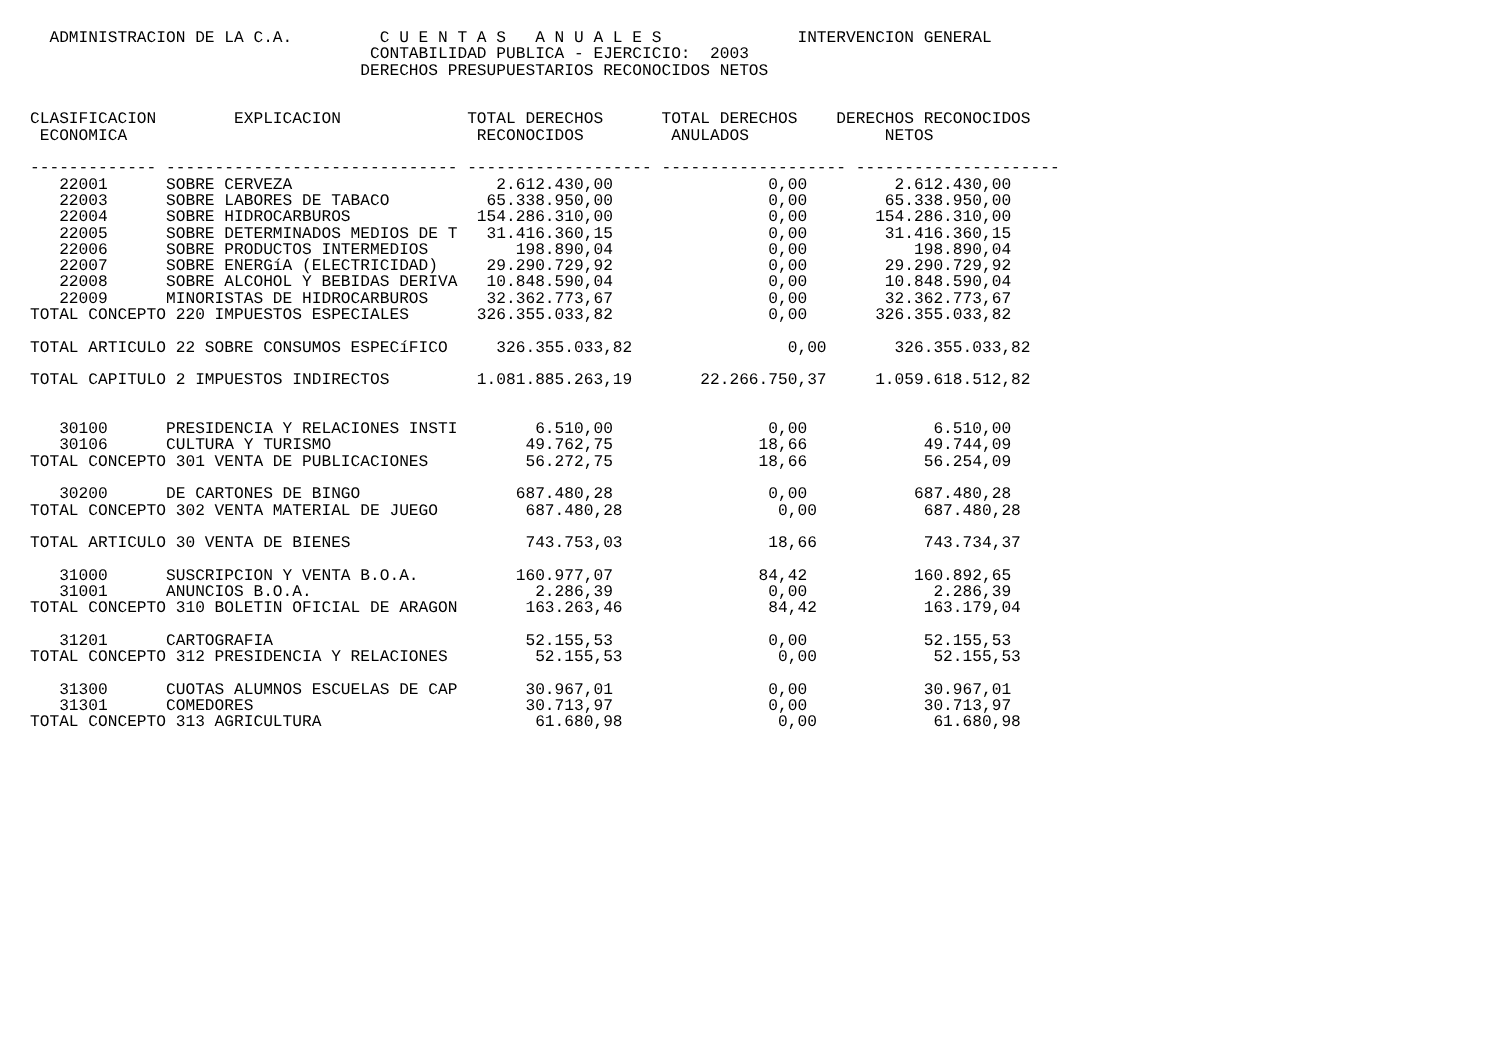ADMINISTRACION DE LA C.A.         C U E N T A S   A N U A L E S              INTERVENCION GENERAL
                                   CONTABILIDAD PUBLICA - EJERCICIO:  2003
                                  DERECHOS PRESUPUESTARIOS RECONOCIDOS NETOS


CLASIFICACION        EXPLICACION             TOTAL DERECHOS      TOTAL DERECHOS    DERECHOS RECONOCIDOS
 ECONOMICA                                    RECONOCIDOS         ANULADOS              NETOS

------------- ------------------------------ ------------------- ------------------- ---------------------
   22001      SOBRE CERVEZA                     2.612.430,00                0,00         2.612.430,00
   22003      SOBRE LABORES DE TABACO          65.338.950,00                0,00        65.338.950,00
   22004      SOBRE HIDROCARBUROS             154.286.310,00                0,00       154.286.310,00
   22005      SOBRE DETERMINADOS MEDIOS DE T   31.416.360,15                0,00        31.416.360,15
   22006      SOBRE PRODUCTOS INTERMEDIOS         198.890,04                0,00           198.890,04
   22007      SOBRE ENERGíA (ELECTRICIDAD)     29.290.729,92                0,00        29.290.729,92
   22008      SOBRE ALCOHOL Y BEBIDAS DERIVA   10.848.590,04                0,00        10.848.590,04
   22009      MINORISTAS DE HIDROCARBUROS      32.362.773,67                0,00        32.362.773,67
TOTAL CONCEPTO 220 IMPUESTOS ESPECIALES       326.355.033,82                0,00       326.355.033,82

TOTAL ARTICULO 22 SOBRE CONSUMOS ESPECíFICO     326.355.033,82                0,00       326.355.033,82

TOTAL CAPITULO 2 IMPUESTOS INDIRECTOS         1.081.885.263,19       22.266.750,37     1.059.618.512,82


   30100      PRESIDENCIA Y RELACIONES INSTI        6.510,00                0,00             6.510,00
   30106      CULTURA Y TURISMO                    49.762,75               18,66            49.744,09
TOTAL CONCEPTO 301 VENTA DE PUBLICACIONES          56.272,75               18,66            56.254,09

   30200      DE CARTONES DE BINGO                687.480,28                0,00           687.480,28
TOTAL CONCEPTO 302 VENTA MATERIAL DE JUEGO         687.480,28                0,00           687.480,28

TOTAL ARTICULO 30 VENTA DE BIENES                  743.753,03               18,66           743.734,37

   31000      SUSCRIPCION Y VENTA B.O.A.          160.977,07               84,42           160.892,65
   31001      ANUNCIOS B.O.A.                       2.286,39                0,00             2.286,39
TOTAL CONCEPTO 310 BOLETIN OFICIAL DE ARAGON       163.263,46               84,42           163.179,04

   31201      CARTOGRAFIA                          52.155,53                0,00            52.155,53
TOTAL CONCEPTO 312 PRESIDENCIA Y RELACIONES         52.155,53                0,00            52.155,53

   31300      CUOTAS ALUMNOS ESCUELAS DE CAP       30.967,01                0,00            30.967,01
   31301      COMEDORES                            30.713,97                0,00            30.713,97
TOTAL CONCEPTO 313 AGRICULTURA                      61.680,98                0,00            61.680,98